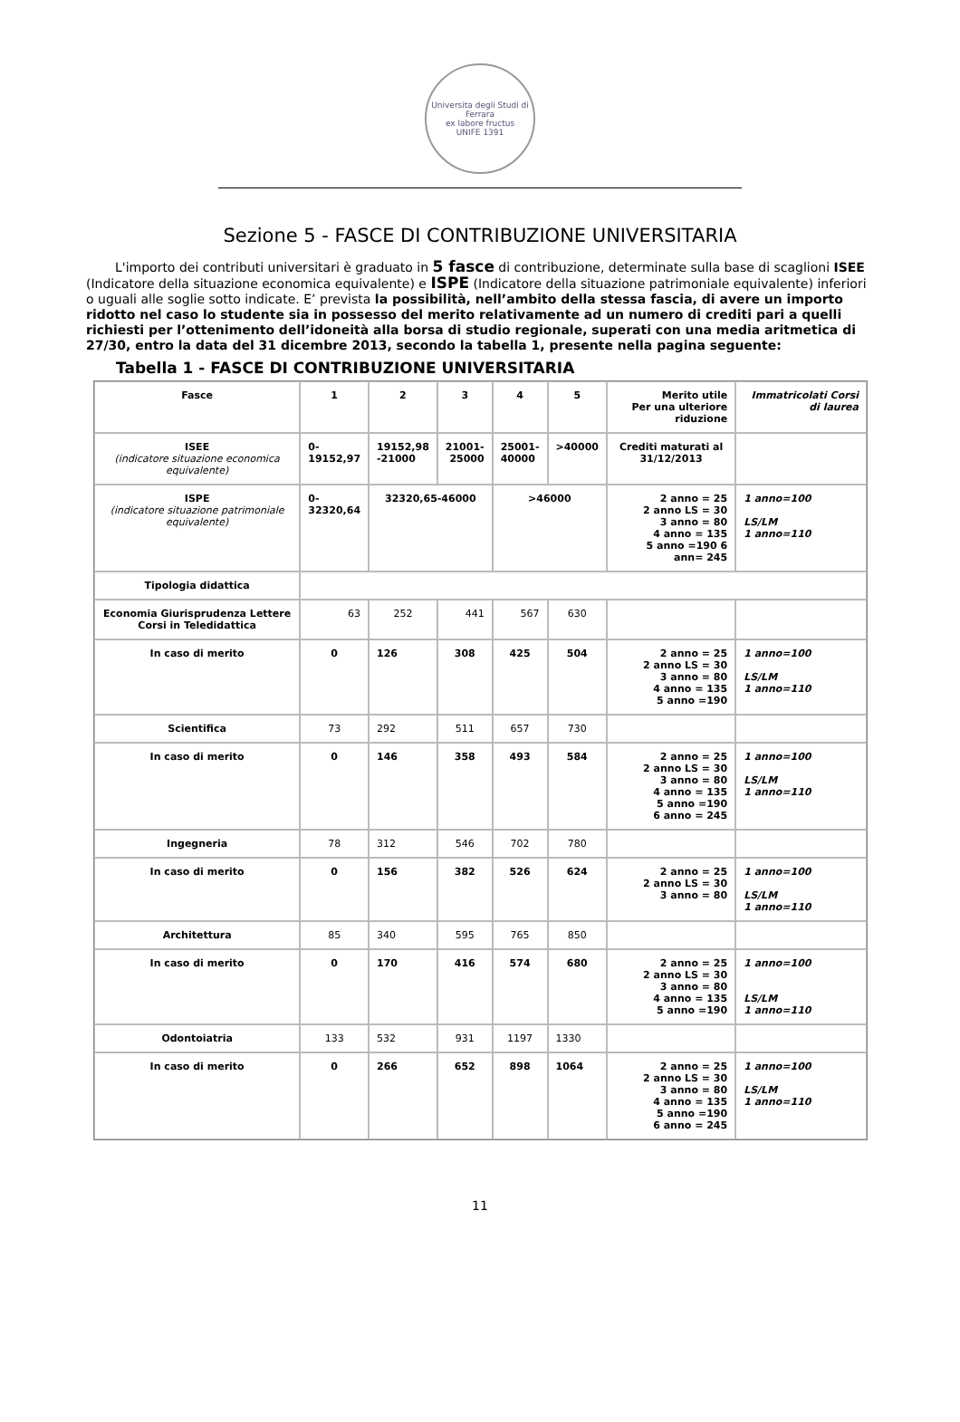Universita degli Studi di Ferrara
ex labore fructus
UNIFE 1391
Sezione 5 - FASCE DI CONTRIBUZIONE UNIVERSITARIA
L'importo dei contributi universitari è graduato in 5 fasce di contribuzione, determinate sulla base di scaglioni ISEE (Indicatore della situazione economica equivalente) e ISPE (Indicatore della situazione patrimoniale equivalente) inferiori o uguali alle soglie sotto indicate. E’ prevista la possibilità, nell’ambito della stessa fascia, di avere un importo ridotto nel caso lo studente sia in possesso del merito relativamente ad un numero di crediti pari a quelli richiesti per l’ottenimento dell’idoneità alla borsa di studio regionale, superati con una media aritmetica di 27/30, entro la data del 31 dicembre 2013, secondo la tabella 1, presente nella pagina seguente:
Tabella 1 - FASCE DI CONTRIBUZIONE UNIVERSITARIA
| Fasce | 1 | 2 | 3 | 4 | 5 | Merito utile Per una ulteriore riduzione | Immatricolati Corsi di laurea |
| --- | --- | --- | --- | --- | --- | --- | --- |
| ISEE (indicatore situazione economica equivalente) | 0- 19152,97 | 19152,98 -21000 | 21001- 25000 | 25001- 40000 | >40000 | Crediti maturati al 31/12/2013 | |
| ISPE (indicatore situazione patrimoniale equivalente) | 0- 32320,64 | 32320,65-46000 | | >46000 | | 2 anno = 25 2 anno LS = 30 3 anno = 80 4 anno = 135 5 anno =190 6 ann= 245 | 1 anno=100 LS/LM 1 anno=110 |
| Tipologia didattica | | | | | | | |
| Economia Giurisprudenza Lettere Corsi in Teledidattica | 63 | 252 | 441 | 567 | 630 | | |
| In caso di merito | 0 | 126 | 308 | 425 | 504 | 2 anno = 25 2 anno LS = 30 3 anno = 80 4 anno = 135 5 anno =190 | 1 anno=100 LS/LM 1 anno=110 |
| Scientifica | 73 | 292 | 511 | 657 | 730 | | |
| In caso di merito | 0 | 146 | 358 | 493 | 584 | 2 anno = 25 2 anno LS = 30 3 anno = 80 4 anno = 135 5 anno =190 6 anno = 245 | 1 anno=100 LS/LM 1 anno=110 |
| Ingegneria | 78 | 312 | 546 | 702 | 780 | | |
| In caso di merito | 0 | 156 | 382 | 526 | 624 | 2 anno = 25 2 anno LS = 30 3 anno = 80 | 1 anno=100 LS/LM 1 anno=110 |
| Architettura | 85 | 340 | 595 | 765 | 850 | | |
| In caso di merito | 0 | 170 | 416 | 574 | 680 | 2 anno = 25 2 anno LS = 30 3 anno = 80 4 anno = 135 5 anno =190 | 1 anno=100 LS/LM 1 anno=110 |
| Odontoiatria | 133 | 532 | 931 | 1197 | 1330 | | |
| In caso di merito | 0 | 266 | 652 | 898 | 1064 | 2 anno = 25 2 anno LS = 30 3 anno = 80 4 anno = 135 5 anno =190 6 anno = 245 | 1 anno=100 LS/LM 1 anno=110 |
11